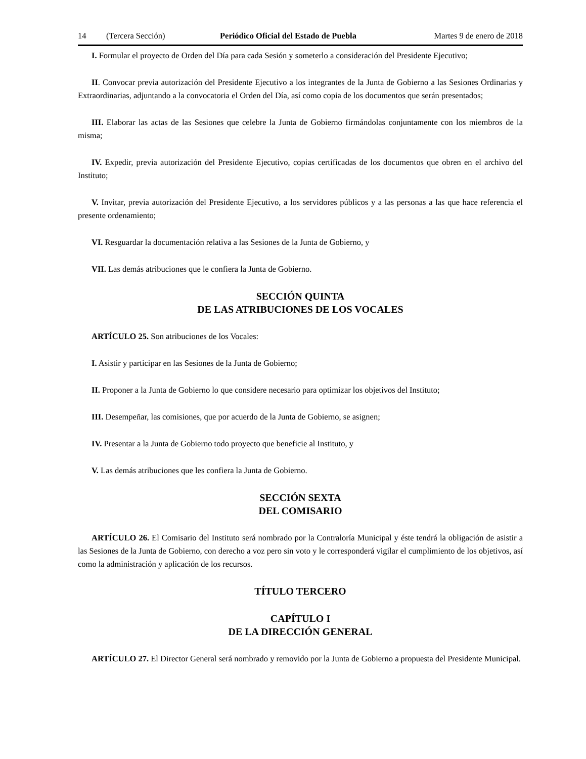14 (Tercera Sección) Periódico Oficial del Estado de Puebla Martes 9 de enero de 2018
I. Formular el proyecto de Orden del Día para cada Sesión y someterlo a consideración del Presidente Ejecutivo;
II. Convocar previa autorización del Presidente Ejecutivo a los integrantes de la Junta de Gobierno a las Sesiones Ordinarias y Extraordinarias, adjuntando a la convocatoria el Orden del Día, así como copia de los documentos que serán presentados;
III. Elaborar las actas de las Sesiones que celebre la Junta de Gobierno firmándolas conjuntamente con los miembros de la misma;
IV. Expedir, previa autorización del Presidente Ejecutivo, copias certificadas de los documentos que obren en el archivo del Instituto;
V. Invitar, previa autorización del Presidente Ejecutivo, a los servidores públicos y a las personas a las que hace referencia el presente ordenamiento;
VI. Resguardar la documentación relativa a las Sesiones de la Junta de Gobierno, y
VII. Las demás atribuciones que le confiera la Junta de Gobierno.
SECCIÓN QUINTA
DE LAS ATRIBUCIONES DE LOS VOCALES
ARTÍCULO 25. Son atribuciones de los Vocales:
I. Asistir y participar en las Sesiones de la Junta de Gobierno;
II. Proponer a la Junta de Gobierno lo que considere necesario para optimizar los objetivos del Instituto;
III. Desempeñar, las comisiones, que por acuerdo de la Junta de Gobierno, se asignen;
IV. Presentar a la Junta de Gobierno todo proyecto que beneficie al Instituto, y
V. Las demás atribuciones que les confiera la Junta de Gobierno.
SECCIÓN SEXTA
DEL COMISARIO
ARTÍCULO 26. El Comisario del Instituto será nombrado por la Contraloría Municipal y éste tendrá la obligación de asistir a las Sesiones de la Junta de Gobierno, con derecho a voz pero sin voto y le corresponderá vigilar el cumplimiento de los objetivos, así como la administración y aplicación de los recursos.
TÍTULO TERCERO
CAPÍTULO I
DE LA DIRECCIÓN GENERAL
ARTÍCULO 27. El Director General será nombrado y removido por la Junta de Gobierno a propuesta del Presidente Municipal.